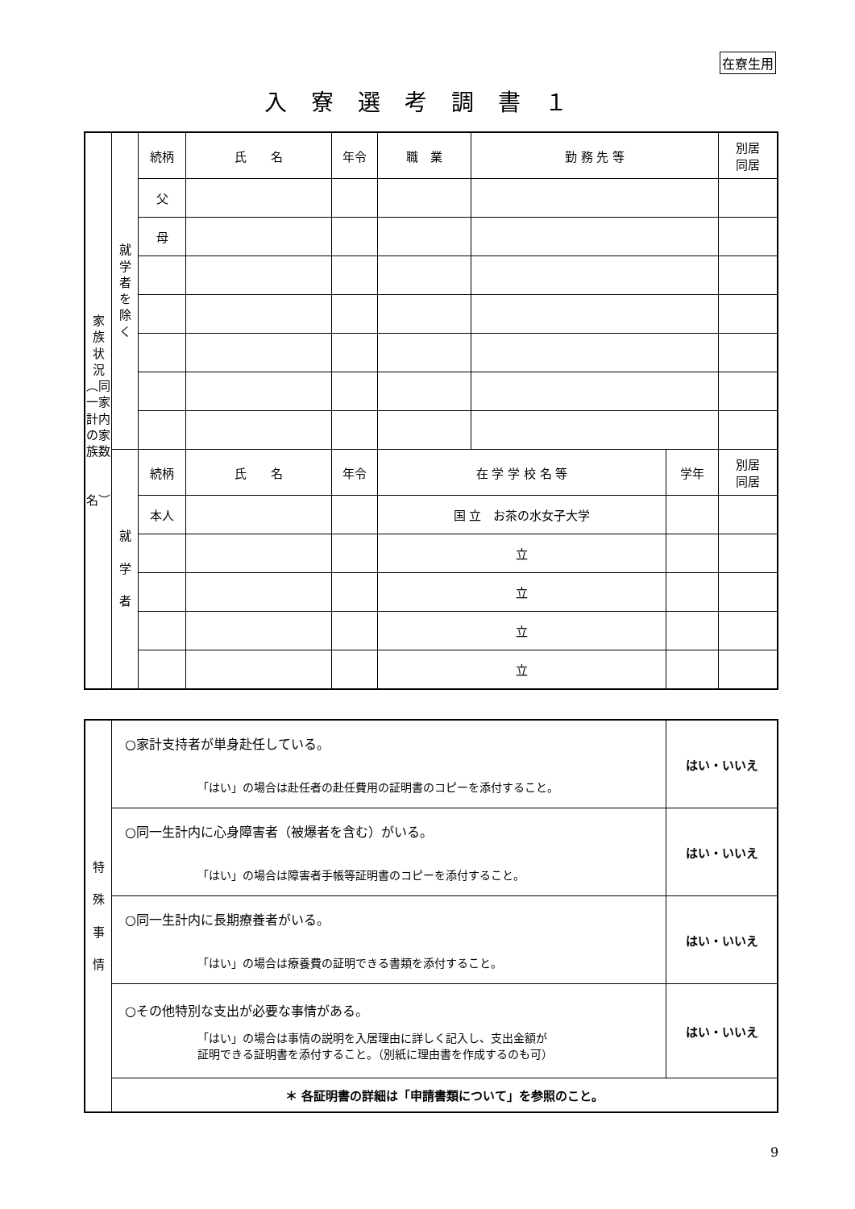在寮生用
入寮選考調書１
| 家 族 状 況 ︵同一家計内の家族数 名︶ | 就 学 者 を 除 く | 続柄 | 氏 名 | 年令 | 職 業 | 勤 務 先 等 | | 別居 同居 |
| | | 父 | | | | | | |
| | | 母 | | | | | | |
| | 就 学 者 | 続柄 | 氏 名 | 年令 | 在 学 学 校 名 等 | | 学年 | 別居 同居 |
| | | 本人 | | | 国 立 お茶の水女子大学 | | | |
| | | | | | 立 | | | |
| | | | | | 立 | | | |
| | | | | | 立 | | | |
| | | | | | 立 | | | |
| 特 殊 事 情 | ○家計支持者が単身赴任している。 「はい」の場合は赴任者の赴任費用の証明書のコピーを添付すること。 | はい・いいえ |
| | ○同一生計内に心身障害者（被爆者を含む）がいる。 「はい」の場合は障害者手帳等証明書のコピーを添付すること。 | はい・いいえ |
| | ○同一生計内に長期療養者がいる。 「はい」の場合は療養費の証明できる書類を添付すること。 | はい・いいえ |
| | ○その他特別な支出が必要な事情がある。 「はい」の場合は事情の説明を入居理由に詳しく記入し、支出金額が 証明できる証明書を添付すること。（別紙に理由書を作成するのも可） | はい・いいえ |
| | ＊ 各証明書の詳細は「申請書類について」を参照のこと。 | |
9